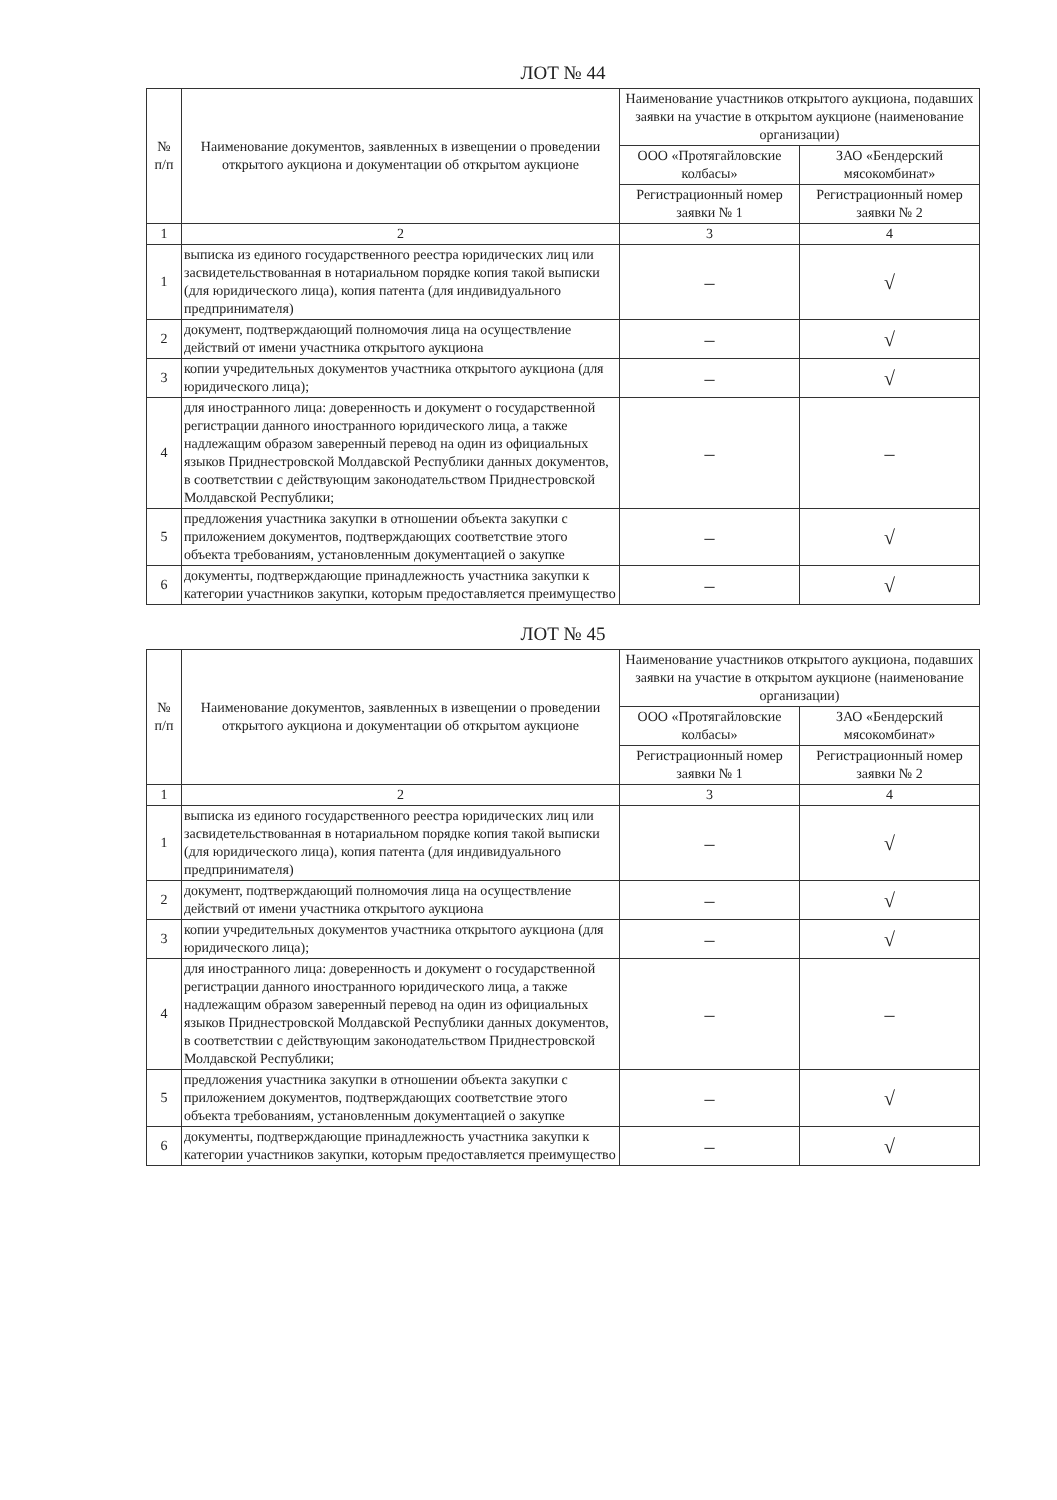ЛОТ № 44
| № п/п | Наименование документов, заявленных в извещении о проведении открытого аукциона и документации об открытом аукционе | Наименование участников открытого аукциона, подавших заявки на участие в открытом аукционе (наименование организации) | |
| --- | --- | --- | --- |
| | | ООО «Протягайловские колбасы» | ЗАО «Бендерский мясокомбинат» |
| | | Регистрационный номер заявки № 1 | Регистрационный номер заявки № 2 |
| 1 | 2 | 3 | 4 |
| 1 | выписка из единого государственного реестра юридических лиц или засвидетельствованная в нотариальном порядке копия такой выписки (для юридического лица), копия патента (для индивидуального предпринимателя) | – | √ |
| 2 | документ, подтверждающий полномочия лица на осуществление действий от имени участника открытого аукциона | – | √ |
| 3 | копии учредительных документов участника открытого аукциона (для юридического лица); | – | √ |
| 4 | для иностранного лица: доверенность и документ о государственной регистрации данного иностранного юридического лица, а также надлежащим образом заверенный перевод на один из официальных языков Приднестровской Молдавской Республики данных документов, в соответствии с действующим законодательством Приднестровской Молдавской Республики; | – | – |
| 5 | предложения участника закупки в отношении объекта закупки с приложением документов, подтверждающих соответствие этого объекта требованиям, установленным документацией о закупке | – | √ |
| 6 | документы, подтверждающие принадлежность участника закупки к категории участников закупки, которым предоставляется преимущество | – | √ |
ЛОТ № 45
| № п/п | Наименование документов, заявленных в извещении о проведении открытого аукциона и документации об открытом аукционе | Наименование участников открытого аукциона, подавших заявки на участие в открытом аукционе (наименование организации) | |
| --- | --- | --- | --- |
| | | ООО «Протягайловские колбасы» | ЗАО «Бендерский мясокомбинат» |
| | | Регистрационный номер заявки № 1 | Регистрационный номер заявки № 2 |
| 1 | 2 | 3 | 4 |
| 1 | выписка из единого государственного реестра юридических лиц или засвидетельствованная в нотариальном порядке копия такой выписки (для юридического лица), копия патента (для индивидуального предпринимателя) | – | √ |
| 2 | документ, подтверждающий полномочия лица на осуществление действий от имени участника открытого аукциона | – | √ |
| 3 | копии учредительных документов участника открытого аукциона (для юридического лица); | – | √ |
| 4 | для иностранного лица: доверенность и документ о государственной регистрации данного иностранного юридического лица, а также надлежащим образом заверенный перевод на один из официальных языков Приднестровской Молдавской Республики данных документов, в соответствии с действующим законодательством Приднестровской Молдавской Республики; | – | – |
| 5 | предложения участника закупки в отношении объекта закупки с приложением документов, подтверждающих соответствие этого объекта требованиям, установленным документацией о закупке | – | √ |
| 6 | документы, подтверждающие принадлежность участника закупки к категории участников закупки, которым предоставляется преимущество | – | √ |